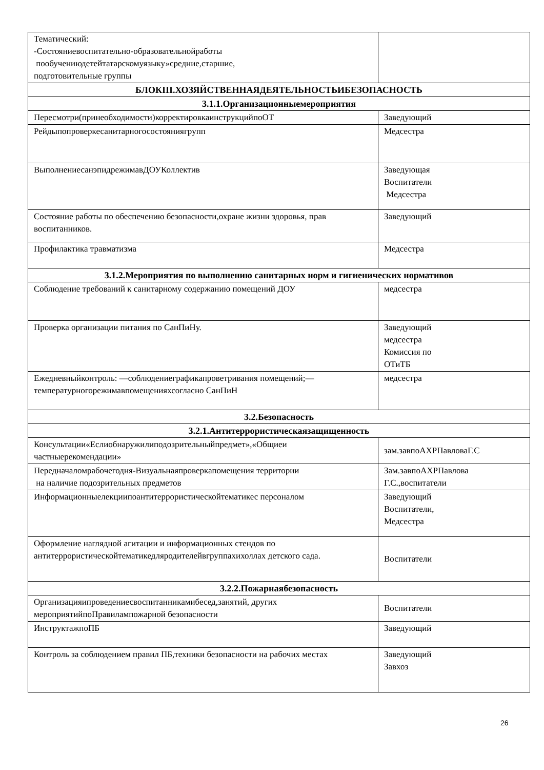| Тематический: -Состояниевоспитательно-образовательнойработы пообучениюдетейтатарскомуязыку»средние,старшие, подготовительные группы | |
| БЛОКIII.ХОЗЯЙСТВЕННАЯДЕЯТЕЛЬНОСТЬИБЕЗОПАСНОСТЬ | |
| 3.1.1.Организационныемероприятия | |
| Пересмотри(принеобходимости)корректировкаинструкцийпоОТ | Заведующий |
| Рейдыпопроверкесанитарногосостояниягрупп | Медсестра |
| ВыполнениесанэпидрежимавДОУКоллектив | Заведующая Воспитатели Медсестра |
| Состояние работы по обеспечению безопасности,охране жизни здоровья, прав воспитанников. | Заведующий |
| Профилактика травматизма | Медсестра |
| 3.1.2.Мероприятия по выполнению санитарных норм и гигиенических нормативов | |
| Соблюдение требований к санитарному содержанию помещений ДОУ | медсестра |
| Проверка организации питания по СанПиНу. | Заведующий медсестра Комиссия по ОТиТБ |
| Ежедневныйконтроль: —соблюдениеграфикапроветривания помещений;—температурногорежимавпомещенияхсогласно СанПиН | медсестра |
| 3.2.Безопасность | |
| 3.2.1.Антитеррористическаязащищенность | |
| Консультации«Еслиобнаружилиподозрительныйпредмет»,«Общиеи частныерекомендации» | зам.завпоАХРПавловаГ.С |
| Передначаломрабочегодня-Визуальнаяпроверкапомещения территории на наличие подозрительных предметов | Зам.завпоАХРПавлова Г.С.,воспитатели |
| Информационныелекциипоантитеррористическойтематикес персоналом | Заведующий Воспитатели, Медсестра |
| Оформление наглядной агитации и информационных стендов по антитеррористическойтематикедляродителейвгруппахихоллах детского сада. | Воспитатели |
| 3.2.2.Пожарнаябезопасность | |
| Организацияипроведениесвоспитанникамибесед,занятий, других мероприятийпоПравилампожарной безопасности | Воспитатели |
| ИнструктажпоПБ | Заведующий |
| Контроль за соблюдением правил ПБ,техники безопасности на рабочих местах | Заведующий Завхоз |
26